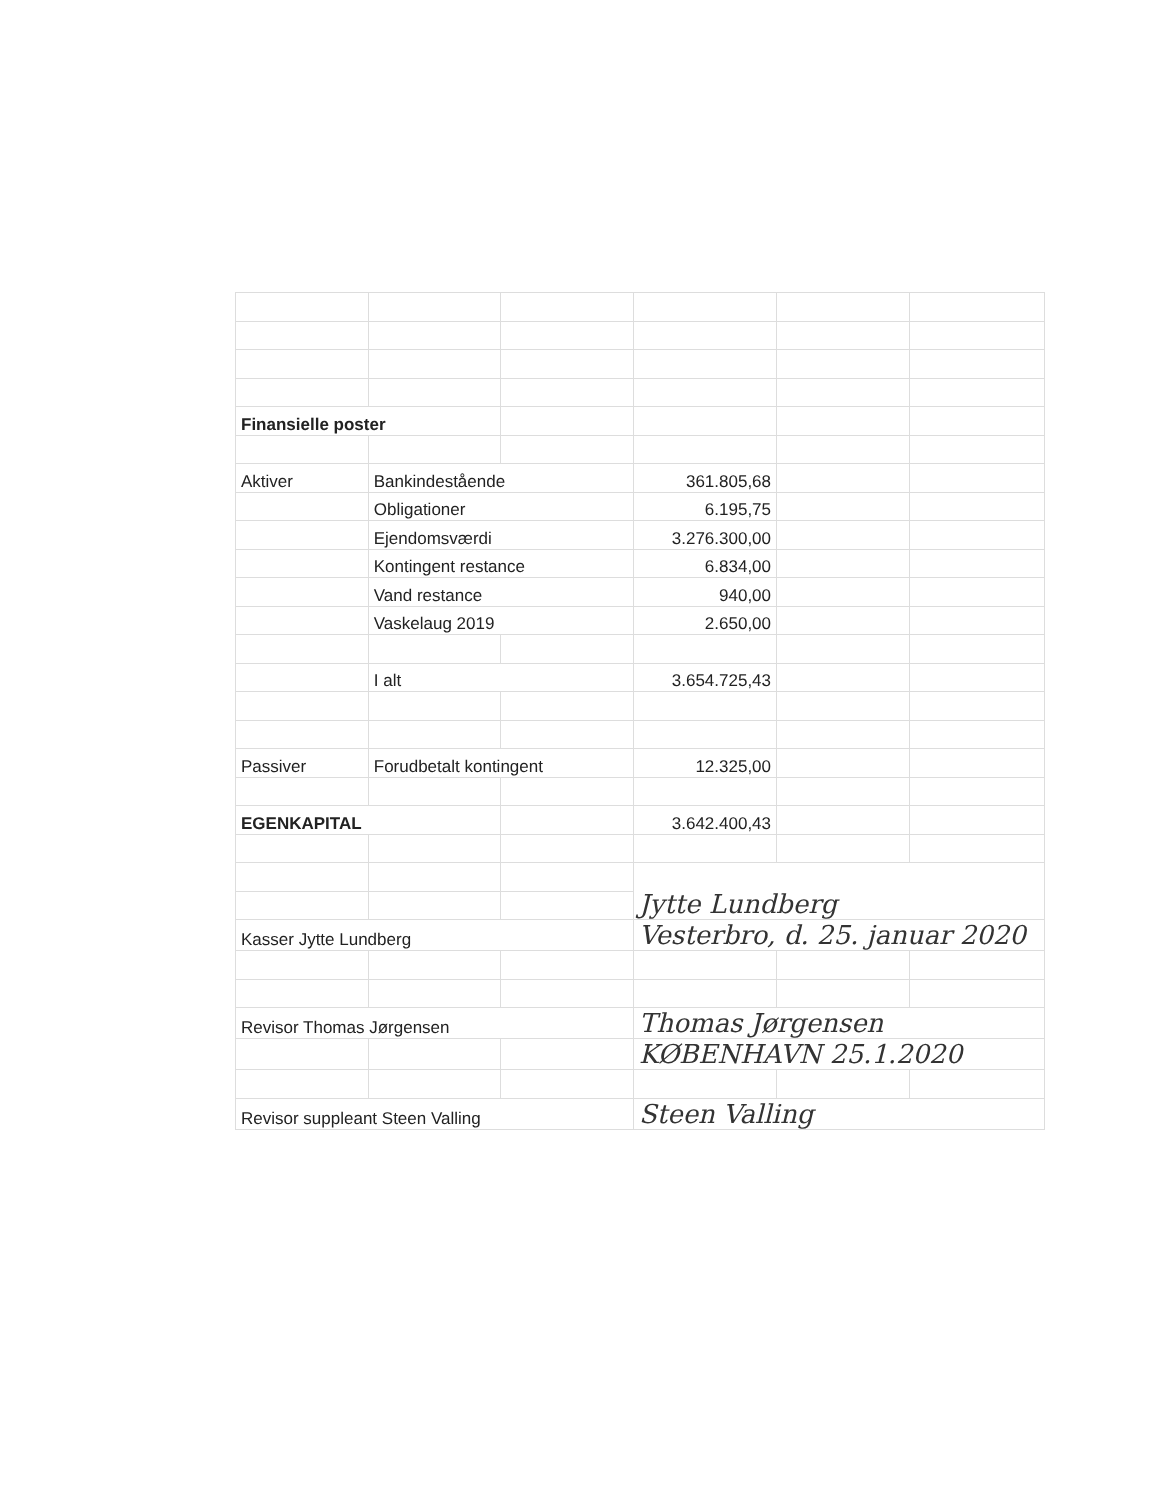| Finansielle poster | | | | | |
| Aktiver | Bankindestående | | 361.805,68 | | |
| | Obligationer | | 6.195,75 | | |
| | Ejendomsværdi | | 3.276.300,00 | | |
| | Kontingent restance | | 6.834,00 | | |
| | Vand restance | | 940,00 | | |
| | Vaskelaug 2019 | | 2.650,00 | | |
| | I alt | | 3.654.725,43 | | |
| Passiver | Forudbetalt kontingent | | 12.325,00 | | |
| EGENKAPITAL | | | 3.642.400,43 | | |
| | | | Jytte Lundberg | | |
| Kasser Jytte Lundberg | | | Vesterbro, d. 25. januar 2020 | | |
| Revisor Thomas Jørgensen | | | Thomas Jørgensen | | |
| | | | KØBENHAVN 25.1.2020 | | |
| Revisor suppleant Steen Valling | | | Steen Valling | | |